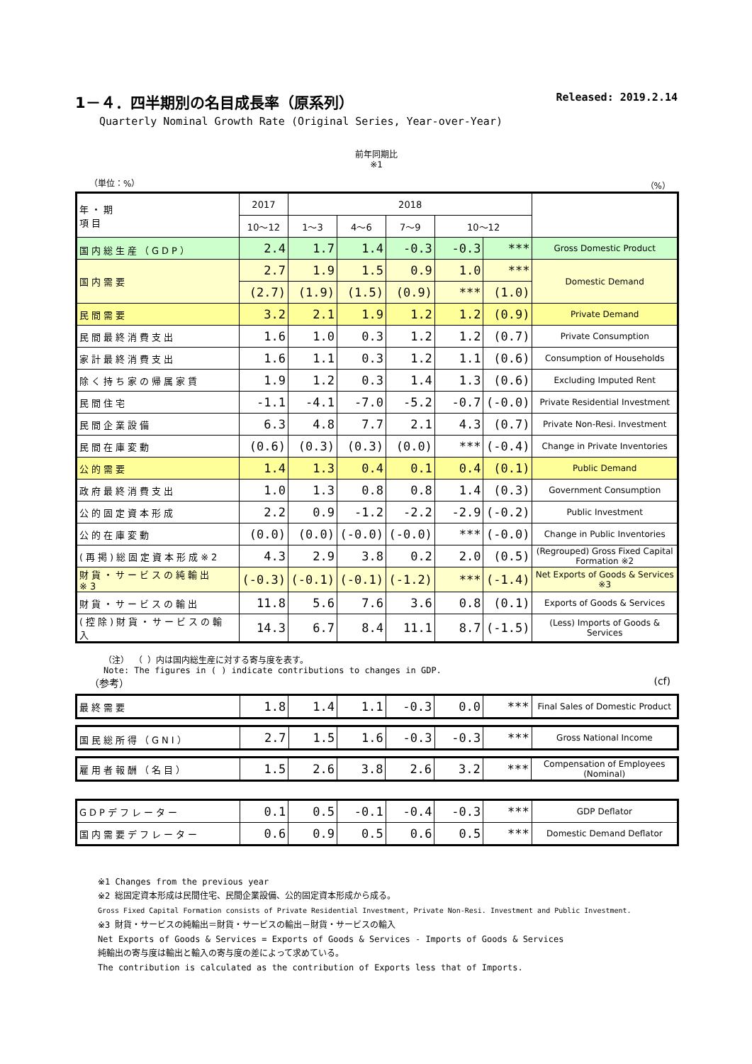1－４．四半期別の名目成長率（原系列） Released: 2019.2.14
Quarterly Nominal Growth Rate (Original Series, Year-over-Year)
前年同期比
※1
（単位：%） （%）
| 年・期 項目 | 2017 | 2018 | | | | | |
| --- | --- | --- | --- | --- | --- | --- | --- |
| | 10～12 | 1～3 | 4～6 | 7～9 | 10～12 | | |
| 国内総生産（GDP） | 2.4 | 1.7 | 1.4 | -0.3 | -0.3 | *** | Gross Domestic Product |
| 国内需要 | 2.7 | 1.9 | 1.5 | 0.9 | 1.0 | *** | Domestic Demand |
| | (2.7) | (1.9) | (1.5) | (0.9) | *** | (1.0) | |
| 民間需要 | 3.2 | 2.1 | 1.9 | 1.2 | 1.2 | (0.9) | Private Demand |
| 民間最終消費支出 | 1.6 | 1.0 | 0.3 | 1.2 | 1.2 | (0.7) | Private Consumption |
| 家計最終消費支出 | 1.6 | 1.1 | 0.3 | 1.2 | 1.1 | (0.6) | Consumption of Households |
| 除く持ち家の帰属家賃 | 1.9 | 1.2 | 0.3 | 1.4 | 1.3 | (0.6) | Excluding Imputed Rent |
| 民間住宅 | -1.1 | -4.1 | -7.0 | -5.2 | -0.7 | (-0.0) | Private Residential Investment |
| 民間企業設備 | 6.3 | 4.8 | 7.7 | 2.1 | 4.3 | (0.7) | Private Non-Resi. Investment |
| 民間在庫変動 | (0.6) | (0.3) | (0.3) | (0.0) | *** | (-0.4) | Change in Private Inventories |
| 公的需要 | 1.4 | 1.3 | 0.4 | 0.1 | 0.4 | (0.1) | Public Demand |
| 政府最終消費支出 | 1.0 | 1.3 | 0.8 | 0.8 | 1.4 | (0.3) | Government Consumption |
| 公的固定資本形成 | 2.2 | 0.9 | -1.2 | -2.2 | -2.9 | (-0.2) | Public Investment |
| 公的在庫変動 | (0.0) | (0.0) | (-0.0) | (-0.0) | *** | (-0.0) | Change in Public Inventories |
| (再掲)総固定資本形成※2 | 4.3 | 2.9 | 3.8 | 0.2 | 2.0 | (0.5) | (Regrouped) Gross Fixed Capital Formation ※2 |
| 財貨・サービスの純輸出 ※3 | (-0.3) | (-0.1) | (-0.1) | (-1.2) | *** | (-1.4) | Net Exports of Goods & Services ※3 |
| 財貨・サービスの輸出 | 11.8 | 5.6 | 7.6 | 3.6 | 0.8 | (0.1) | Exports of Goods & Services |
| (控除)財貨・サービスの輸入 | 14.3 | 6.7 | 8.4 | 11.1 | 8.7 | (-1.5) | (Less) Imports of Goods & Services |
（注） （ ）内は国内総生産に対する寄与度を表す。
Note: The figures in ( ) indicate contributions to changes in GDP.
（参考） (cf)
| 最終需要 | 1.8 | 1.4 | 1.1 | -0.3 | 0.0 | *** | Final Sales of Domestic Product |
| 国民総所得（GNI） | 2.7 | 1.5 | 1.6 | -0.3 | -0.3 | *** | Gross National Income |
| 雇用者報酬（名目） | 1.5 | 2.6 | 3.8 | 2.6 | 3.2 | *** | Compensation of Employees (Nominal) |
| GDPデフレーター | 0.1 | 0.5 | -0.1 | -0.4 | -0.3 | *** | GDP Deflator |
| 国内需要デフレーター | 0.6 | 0.9 | 0.5 | 0.6 | 0.5 | *** | Domestic Demand Deflator |
※1 Changes from the previous year
※2 総固定資本形成は民間住宅、民間企業設備、公的固定資本形成から成る。
Gross Fixed Capital Formation consists of Private Residential Investment, Private Non-Resi. Investment and Public Investment.
※3 財貨・サービスの純輸出＝財貨・サービスの輸出－財貨・サービスの輸入
Net Exports of Goods & Services = Exports of Goods & Services - Imports of Goods & Services
純輸出の寄与度は輸出と輸入の寄与度の差によって求めている。
The contribution is calculated as the contribution of Exports less that of Imports.